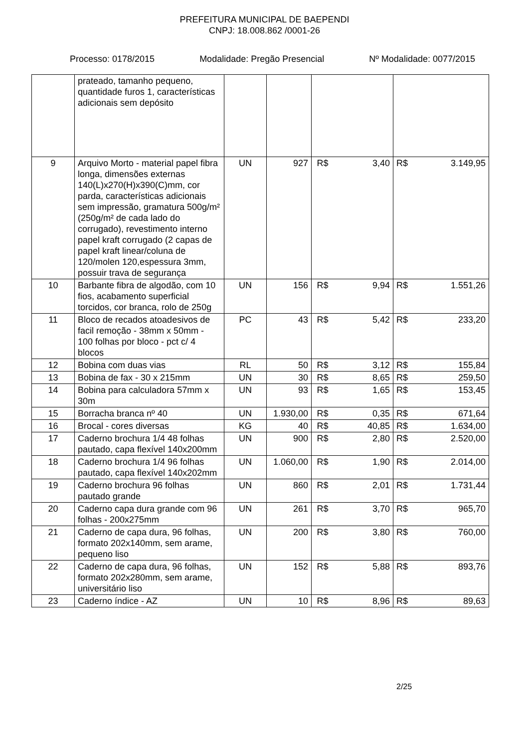PREFEITURA MUNICIPAL DE BAEPENDI
CNPJ: 18.008.862 /0001-26
Processo: 0178/2015 Modalidade: Pregão Presencial Nº Modalidade: 0077/2015
| | prateado, tamanho pequeno, quantidade furos 1, características adicionais sem depósito | | | | | | |
| 9 | Arquivo Morto - material papel fibra longa, dimensões externas 140(L)x270(H)x390(C)mm, cor parda, características adicionais sem impressão, gramatura 500g/m² (250g/m² de cada lado do corrugado), revestimento interno papel kraft corrugado (2 capas de papel kraft linear/coluna de 120/molen 120,espessura 3mm, possuir trava de segurança | UN | 927 | R$ | 3,40 | R$ | 3.149,95 |
| 10 | Barbante fibra de algodão, com 10 fios, acabamento superficial torcidos, cor branca, rolo de 250g | UN | 156 | R$ | 9,94 | R$ | 1.551,26 |
| 11 | Bloco de recados atoadesivos de facil remoção - 38mm x 50mm - 100 folhas por bloco - pct c/ 4 blocos | PC | 43 | R$ | 5,42 | R$ | 233,20 |
| 12 | Bobina com duas vias | RL | 50 | R$ | 3,12 | R$ | 155,84 |
| 13 | Bobina de fax - 30 x 215mm | UN | 30 | R$ | 8,65 | R$ | 259,50 |
| 14 | Bobina para calculadora 57mm x 30m | UN | 93 | R$ | 1,65 | R$ | 153,45 |
| 15 | Borracha branca nº 40 | UN | 1.930,00 | R$ | 0,35 | R$ | 671,64 |
| 16 | Brocal - cores diversas | KG | 40 | R$ | 40,85 | R$ | 1.634,00 |
| 17 | Caderno brochura 1/4 48 folhas pautado, capa flexível 140x200mm | UN | 900 | R$ | 2,80 | R$ | 2.520,00 |
| 18 | Caderno brochura 1/4 96 folhas pautado, capa flexível 140x202mm | UN | 1.060,00 | R$ | 1,90 | R$ | 2.014,00 |
| 19 | Caderno brochura 96 folhas pautado grande | UN | 860 | R$ | 2,01 | R$ | 1.731,44 |
| 20 | Caderno capa dura grande com 96 folhas - 200x275mm | UN | 261 | R$ | 3,70 | R$ | 965,70 |
| 21 | Caderno de capa dura, 96 folhas, formato 202x140mm, sem arame, pequeno liso | UN | 200 | R$ | 3,80 | R$ | 760,00 |
| 22 | Caderno de capa dura, 96 folhas, formato 202x280mm, sem arame, universitário liso | UN | 152 | R$ | 5,88 | R$ | 893,76 |
| 23 | Caderno índice - AZ | UN | 10 | R$ | 8,96 | R$ | 89,63 |
2/25